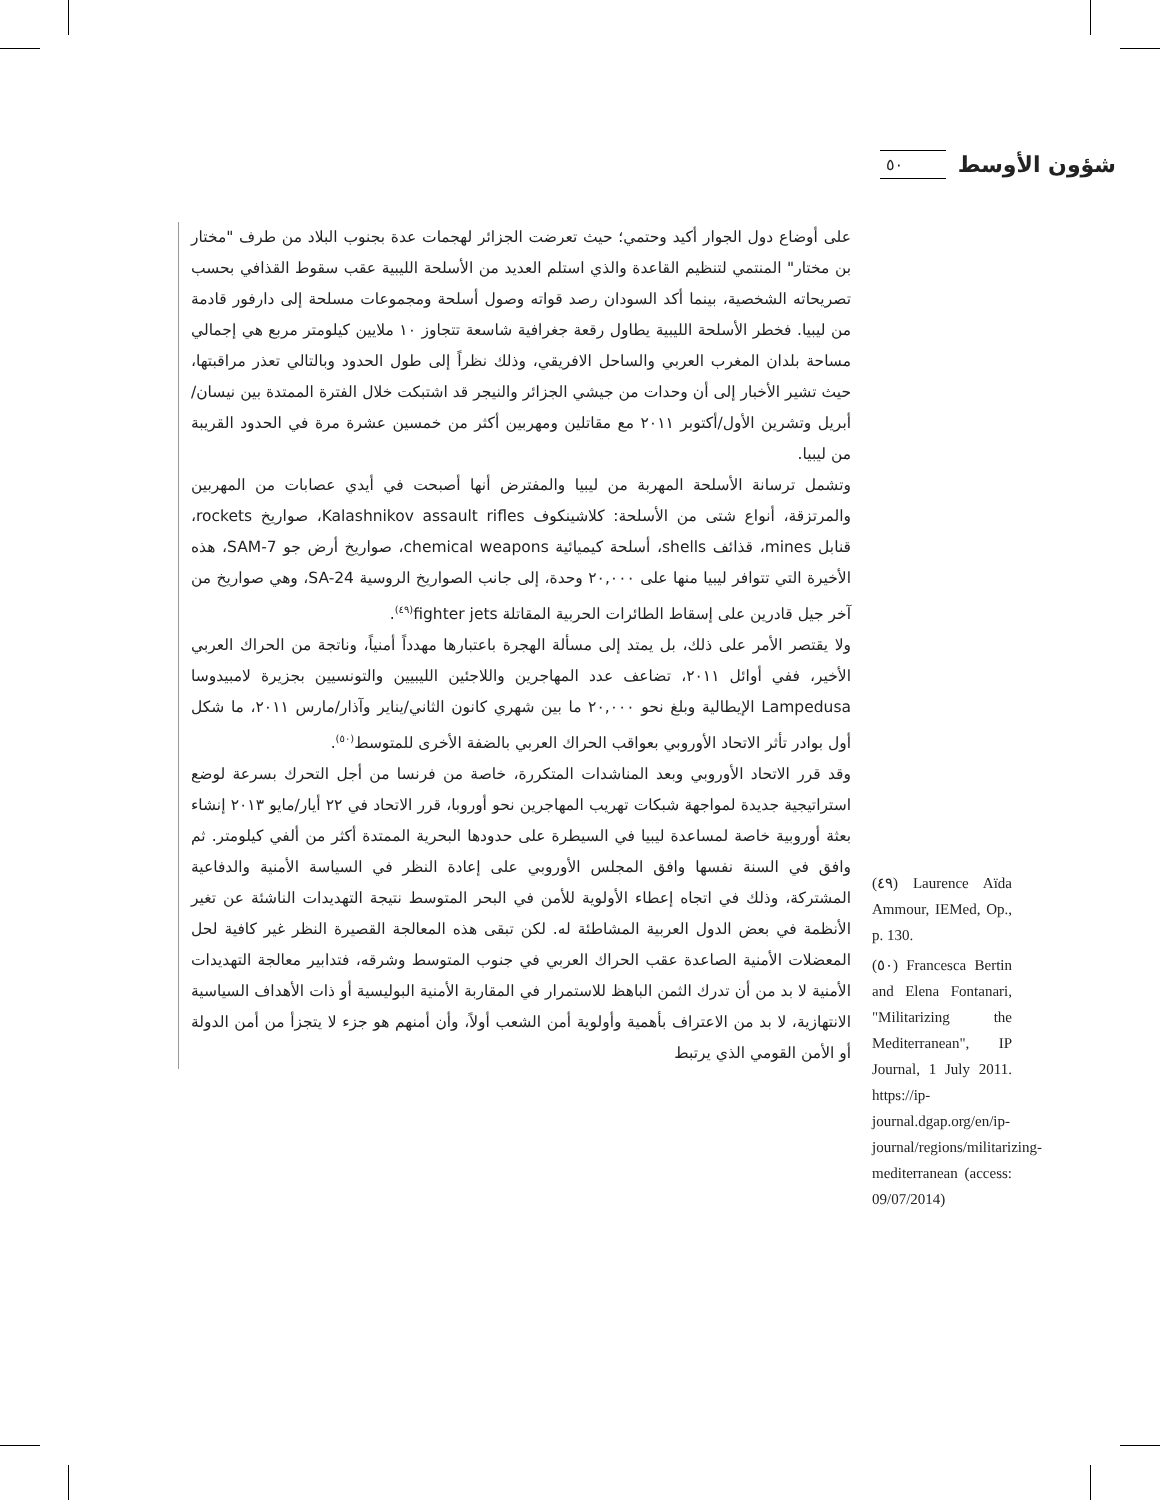شؤون الأوسط ٥٠
على أوضاع دول الجوار أكيد وحتمي؛ حيث تعرضت الجزائر لهجمات عدة بجنوب البلاد من طرف "مختار بن مختار" المنتمي لتنظيم القاعدة والذي استلم العديد من الأسلحة الليبية عقب سقوط القذافي بحسب تصريحاته الشخصية، بينما أكد السودان رصد قواته وصول أسلحة ومجموعات مسلحة إلى دارفور قادمة من ليبيا. فخطر الأسلحة الليبية يطاول رقعة جغرافية شاسعة تتجاوز ١٠ ملايين كيلومتر مربع هي إجمالي مساحة بلدان المغرب العربي والساحل الافريقي، وذلك نظراً إلى طول الحدود وبالتالي تعذر مراقبتها، حيث تشير الأخبار إلى أن وحدات من جيشي الجزائر والنيجر قد اشتبكت خلال الفترة الممتدة بين نيسان/أبريل وتشرين الأول/أكتوبر ٢٠١١ مع مقاتلين ومهربين أكثر من خمسين عشرة مرة في الحدود القريبة من ليبيا.
وتشمل ترسانة الأسلحة المهربة من ليبيا والمفترض أنها أصبحت في أيدي عصابات من المهربين والمرتزقة، أنواع شتى من الأسلحة: كلاشينكوف Kalashnikov assault rifles، صواريخ rockets، قنابل mines، قذائف shells، أسلحة كيميائية chemical weapons، صواريخ أرض جو SAM-7، هذه الأخيرة التي تتوافر ليبيا منها على ٢٠,٠٠٠ وحدة، إلى جانب الصواريخ الروسية SA-24، وهي صواريخ من آخر جيل قادرين على إسقاط الطائرات الحربية المقاتلة fighter jets<sup>(٤٩)</sup>.
ولا يقتصر الأمر على ذلك، بل يمتد إلى مسألة الهجرة باعتبارها مهدداً أمنياً، وناتجة من الحراك العربي الأخير، ففي أوائل ٢٠١١، تضاعف عدد المهاجرين واللاجئين الليبيين والتونسيين بجزيرة لامبيدوسا Lampedusa الإيطالية وبلغ نحو ٢٠,٠٠٠ ما بين شهري كانون الثاني/يناير وآذار/مارس ٢٠١١، ما شكل أول بوادر تأثر الاتحاد الأوروبي بعواقب الحراك العربي بالضفة الأخرى للمتوسط<sup>(٥٠)</sup>.
وقد قرر الاتحاد الأوروبي وبعد المناشدات المتكررة، خاصة من فرنسا من أجل التحرك بسرعة لوضع استراتيجية جديدة لمواجهة شبكات تهريب المهاجرين نحو أوروبا، قرر الاتحاد في ٢٢ أيار/مايو ٢٠١٣ إنشاء بعثة أوروبية خاصة لمساعدة ليبيا في السيطرة على حدودها البحرية الممتدة أكثر من ألفي كيلومتر. ثم وافق في السنة نفسها وافق المجلس الأوروبي على إعادة النظر في السياسة الأمنية والدفاعية المشتركة، وذلك في اتجاه إعطاء الأولوية للأمن في البحر المتوسط نتيجة التهديدات الناشئة عن تغير الأنظمة في بعض الدول العربية المشاطئة له. لكن تبقى هذه المعالجة القصيرة النظر غير كافية لحل المعضلات الأمنية الصاعدة عقب الحراك العربي في جنوب المتوسط وشرقه، فتدابير معالجة التهديدات الأمنية لا بد من أن تدرك الثمن الباهظ للاستمرار في المقاربة الأمنية البوليسية أو ذات الأهداف السياسية الانتهازية، لا بد من الاعتراف بأهمية وأولوية أمن الشعب أولاً، وأن أمنهم هو جزء لا يتجزأ من أمن الدولة أو الأمن القومي الذي يرتبط
(٤٩) Laurence Aïda Ammour, IEMed, Op., p. 130.
(٥٠) Francesca Bertin and Elena Fontanari, "Militarizing the Mediterranean", IP Journal, 1 July 2011. https://ip-journal.dgap.org/en/ip-journal/regions/militarizing-mediterranean (access: 09/07/2014)